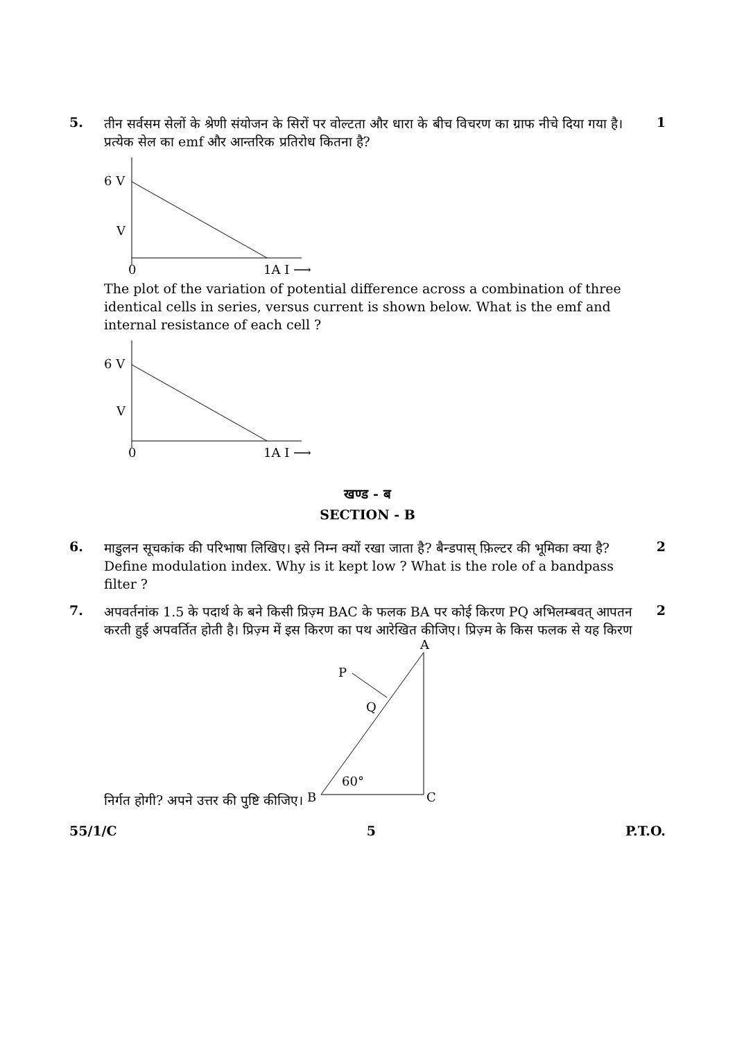5.
तीन सर्वसम सेलों के श्रेणी संयोजन के सिरों पर वोल्टता और धारा के बीच विचरण का ग्राफ नीचे दिया गया है। प्रत्येक सेल का emf और आन्तरिक प्रतिरोध कितना है?
6 V
V
0
1A I ⟶
The plot of the variation of potential difference across a combination of three identical cells in series, versus current is shown below. What is the emf and internal resistance of each cell ?
6 V
V
0
1A I ⟶
1
खण्ड - ब
SECTION - B
6.
माडुलन सूचकांक की परिभाषा लिखिए। इसे निम्न क्यों रखा जाता है? बैन्डपास् फ़िल्टर की भूमिका क्या है?
Define modulation index. Why is it kept low ? What is the role of a bandpass filter ?
2
7.
अपवर्तनांक 1.5 के पदार्थ के बने किसी प्रिज़्म BAC के फलक BA पर कोई किरण PQ अभिलम्बवत् आपतन करती हुई अपवर्तित होती है। प्रिज़्म में इस किरण का पथ आरेखित कीजिए। प्रिज़्म के किस फलक से यह किरण निर्गत होगी? अपने उत्तर की पुष्टि कीजिए।
A
P
Q
60°
B
C
2
55/1/C 5 P.T.O.